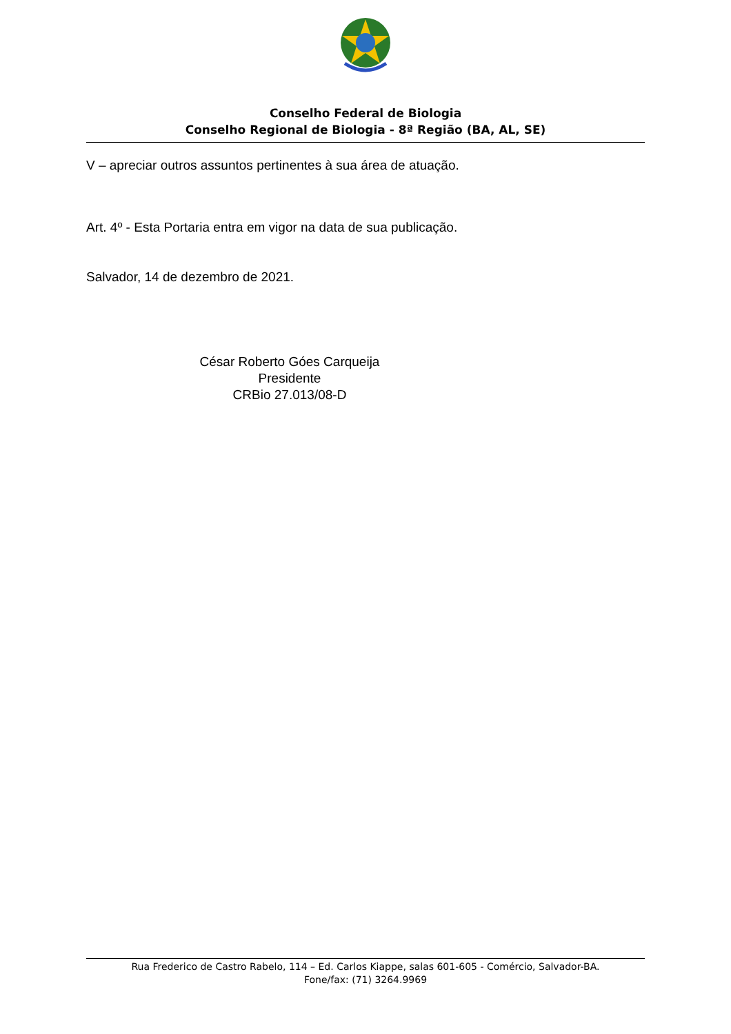Conselho Federal de Biologia
Conselho Regional de Biologia - 8ª Região (BA, AL, SE)
V – apreciar outros assuntos pertinentes à sua área de atuação.
Art. 4º - Esta Portaria entra em vigor na data de sua publicação.
Salvador, 14 de dezembro de 2021.
César Roberto Góes Carqueija
Presidente
CRBio 27.013/08-D
Rua Frederico de Castro Rabelo, 114 – Ed. Carlos Kiappe, salas 601-605 - Comércio, Salvador-BA.
Fone/fax: (71) 3264.9969